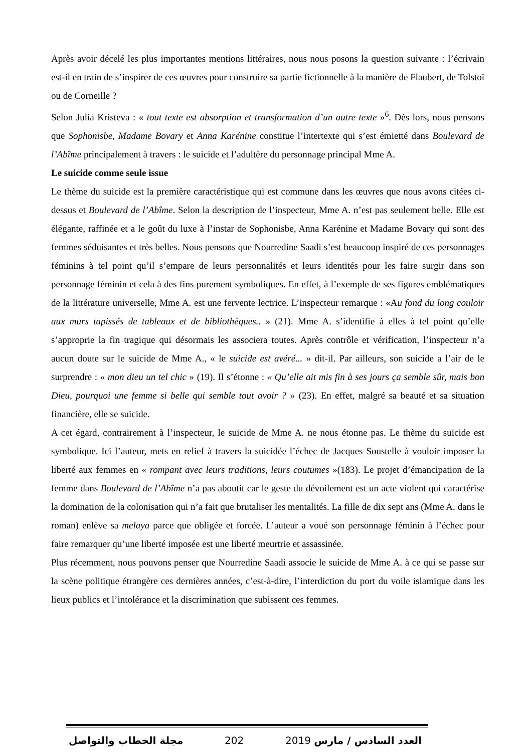Après avoir décelé les plus importantes mentions littéraires, nous nous posons la question suivante : l’écrivain est-il en train de s’inspirer de ces œuvres pour construire sa partie fictionnelle à la manière de Flaubert, de Tolstoï ou de Corneille ?
Selon Julia Kristeva : « tout texte est absorption et transformation d’un autre texte »<sup>6</sup>. Dès lors, nous pensons que Sophonisbe, Madame Bovary et Anna Karénine constitue l’intertexte qui s’est émietté dans Boulevard de l’Abîme principalement à travers : le suicide et l’adultère du personnage principal Mme A.
Le suicide comme seule issue
Le thème du suicide est la première caractéristique qui est commune dans les œuvres que nous avons citées ci-dessus et Boulevard de l’Abîme. Selon la description de l’inspecteur, Mme A. n’est pas seulement belle. Elle est élégante, raffinée et a le goût du luxe à l’instar de Sophonisbe, Anna Karénine et Madame Bovary qui sont des femmes séduisantes et très belles. Nous pensons que Nourredine Saadi s’est beaucoup inspiré de ces personnages féminins à tel point qu’il s’empare de leurs personnalités et leurs identités pour les faire surgir dans son personnage féminin et cela à des fins purement symboliques. En effet, à l’exemple de ses figures emblématiques de la littérature universelle, Mme A. est une fervente lectrice. L’inspecteur remarque : «Au fond du long couloir aux murs tapissés de tableaux et de bibliothèques.. » (21). Mme A. s’identifie à elles à tel point qu’elle s’approprie la fin tragique qui désormais les associera toutes. Après contrôle et vérification, l’inspecteur n’a aucun doute sur le suicide de Mme A., « le suicide est avéré... » dit-il. Par ailleurs, son suicide a l’air de le surprendre : « mon dieu un tel chic » (19). Il s’étonne : « Qu’elle ait mis fin à ses jours ça semble sûr, mais bon Dieu, pourquoi une femme si belle qui semble tout avoir ? » (23). En effet, malgré sa beauté et sa situation financière, elle se suicide.
A cet égard, contrairement à l’inspecteur, le suicide de Mme A. ne nous étonne pas. Le thème du suicide est symbolique. Ici l’auteur, mets en relief à travers la suicidée l’échec de Jacques Soustelle à vouloir imposer la liberté aux femmes en « rompant avec leurs traditions, leurs coutumes »(183). Le projet d’émancipation de la femme dans Boulevard de l’Abîme n’a pas aboutit car le geste du dévoilement est un acte violent qui caractérise la domination de la colonisation qui n’a fait que brutaliser les mentalités. La fille de dix sept ans (Mme A. dans le roman) enlève sa melaya parce que obligée et forcée. L’auteur a voué son personnage féminin à l’échec pour faire remarquer qu’une liberté imposée est une liberté meurtrie et assassinée.
Plus récemment, nous pouvons penser que Nourredine Saadi associe le suicide de Mme A. à ce qui se passe sur la scène politique étrangère ces dernières années, c’est-à-dire, l’interdiction du port du voile islamique dans les lieux publics et l’intolérance et la discrimination que subissent ces femmes.
مجلة الخطاب والتواصل 202 العدد السادس / مارس 2019